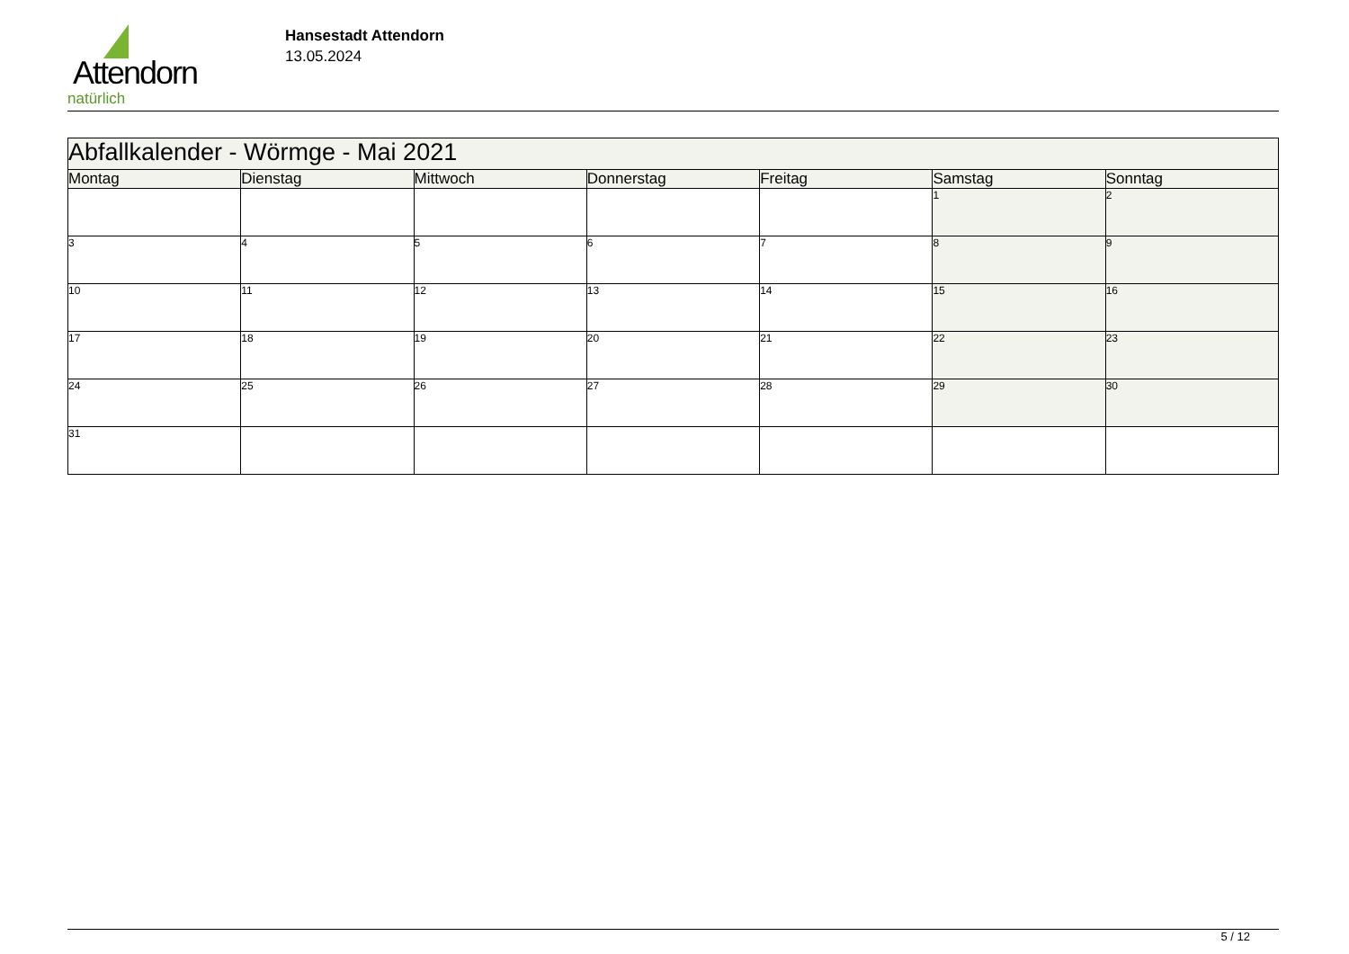Attendorn
natürlich
Hansestadt Attendorn
13.05.2024
| Abfallkalender - Wörmge - Mai 2021 | | | | | | |
| Montag | Dienstag | Mittwoch | Donnerstag | Freitag | Samstag | Sonntag |
| | | | | | 1 | 2 |
| 3 | 4 | 5 | 6 | 7 | 8 | 9 |
| 10 | 11 | 12 | 13 | 14 | 15 | 16 |
| 17 | 18 | 19 | 20 | 21 | 22 | 23 |
| 24 | 25 | 26 | 27 | 28 | 29 | 30 |
| 31 | | | | | | |
5 / 12